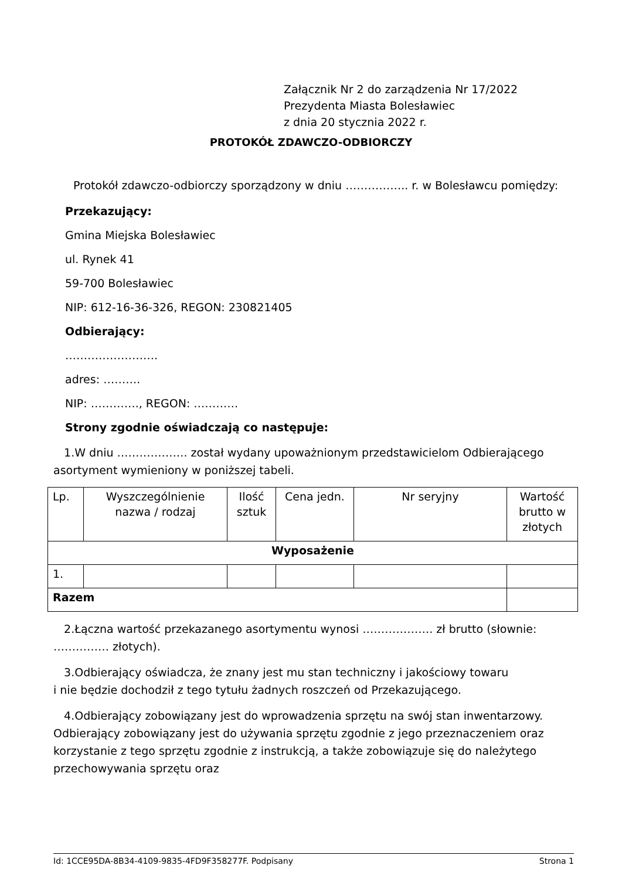Załącznik Nr 2 do zarządzenia Nr 17/2022
Prezydenta Miasta Bolesławiec
z dnia 20 stycznia 2022 r.
PROTOKÓŁ ZDAWCZO-ODBIORCZY
Protokół zdawczo-odbiorczy sporządzony w dniu …………….. r. w Bolesławcu pomiędzy:
Przekazujący:
Gmina Miejska Bolesławiec
ul. Rynek 41
59-700 Bolesławiec
NIP: 612-16-36-326, REGON: 230821405
Odbierający:
…………………….
adres: ……….
NIP: …………., REGON: …………
Strony zgodnie oświadczają co następuje:
1.W dniu ………………. został wydany upoważnionym przedstawicielom Odbierającego asortyment wymieniony w poniższej tabeli.
| Lp. | Wyszczególnienie nazwa / rodzaj | Ilość sztuk | Cena jedn. | Nr seryjny | Wartość brutto w złotych |
| --- | --- | --- | --- | --- | --- |
| Wyposażenie | | | | | |
| 1. | | | | | |
| Razem | | | | | |
2.Łączna wartość przekazanego asortymentu wynosi ………………. zł brutto (słownie: …………… złotych).
3.Odbierający oświadcza, że znany jest mu stan techniczny i jakościowy towaru
i nie będzie dochodził z tego tytułu żadnych roszczeń od Przekazującego.
4.Odbierający zobowiązany jest do wprowadzenia sprzętu na swój stan inwentarzowy. Odbierający zobowiązany jest do używania sprzętu zgodnie z jego przeznaczeniem oraz korzystanie z tego sprzętu zgodnie z instrukcją, a także zobowiązuje się do należytego przechowywania sprzętu oraz
Id: 1CCE95DA-8B34-4109-9835-4FD9F358277F. Podpisany Strona 1